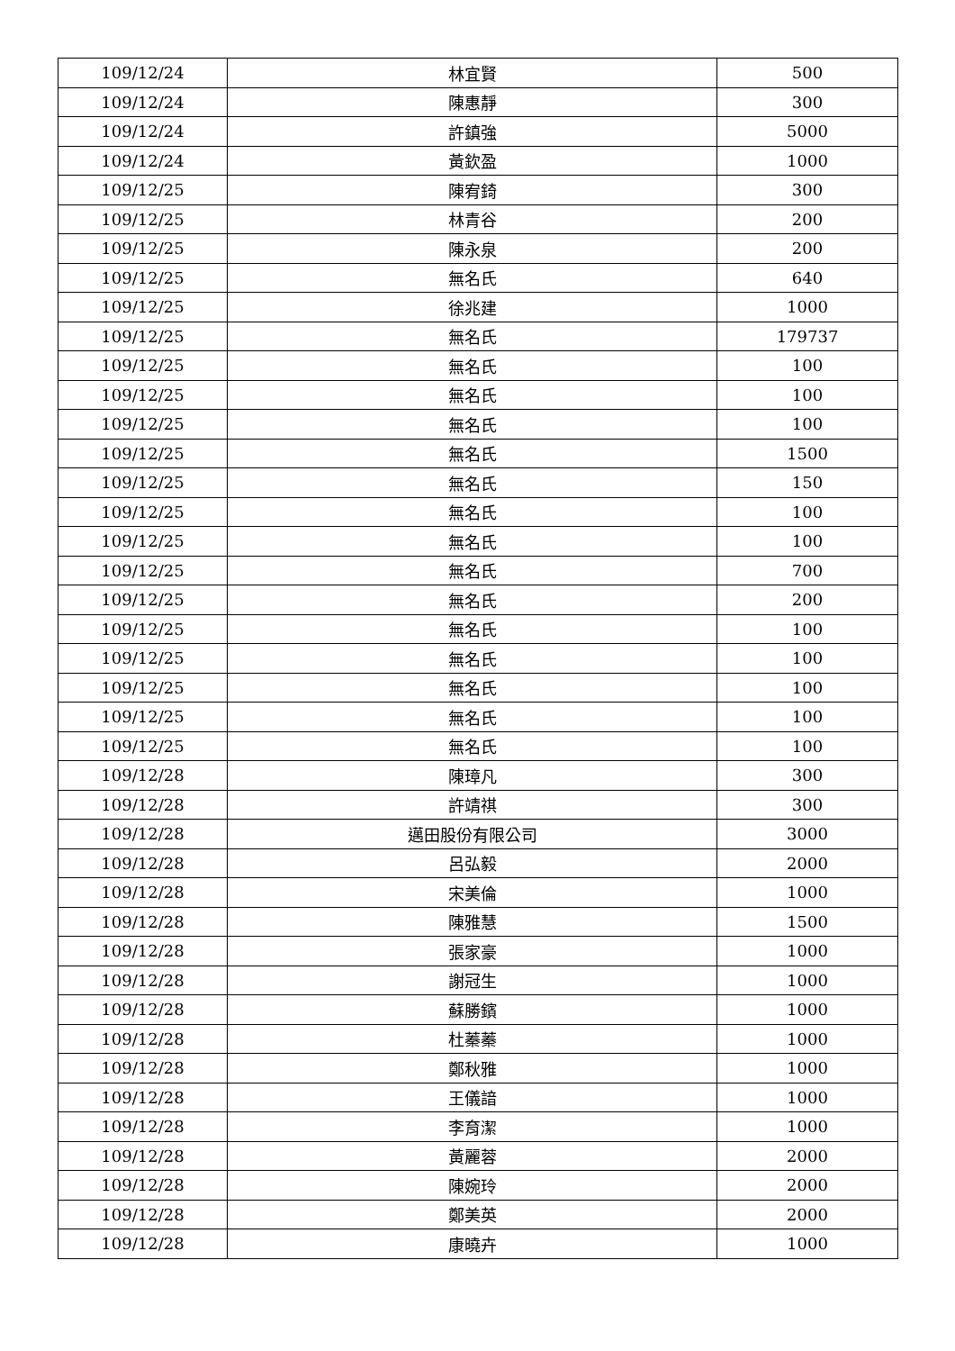| 109/12/24 | 林宜賢 | 500 |
| 109/12/24 | 陳惠靜 | 300 |
| 109/12/24 | 許鎮強 | 5000 |
| 109/12/24 | 黃欽盈 | 1000 |
| 109/12/25 | 陳宥錡 | 300 |
| 109/12/25 | 林青谷 | 200 |
| 109/12/25 | 陳永泉 | 200 |
| 109/12/25 | 無名氏 | 640 |
| 109/12/25 | 徐兆建 | 1000 |
| 109/12/25 | 無名氏 | 179737 |
| 109/12/25 | 無名氏 | 100 |
| 109/12/25 | 無名氏 | 100 |
| 109/12/25 | 無名氏 | 100 |
| 109/12/25 | 無名氏 | 1500 |
| 109/12/25 | 無名氏 | 150 |
| 109/12/25 | 無名氏 | 100 |
| 109/12/25 | 無名氏 | 100 |
| 109/12/25 | 無名氏 | 700 |
| 109/12/25 | 無名氏 | 200 |
| 109/12/25 | 無名氏 | 100 |
| 109/12/25 | 無名氏 | 100 |
| 109/12/25 | 無名氏 | 100 |
| 109/12/25 | 無名氏 | 100 |
| 109/12/25 | 無名氏 | 100 |
| 109/12/28 | 陳璋凡 | 300 |
| 109/12/28 | 許靖祺 | 300 |
| 109/12/28 | 邁田股份有限公司 | 3000 |
| 109/12/28 | 呂弘毅 | 2000 |
| 109/12/28 | 宋美倫 | 1000 |
| 109/12/28 | 陳雅慧 | 1500 |
| 109/12/28 | 張家豪 | 1000 |
| 109/12/28 | 謝冠生 | 1000 |
| 109/12/28 | 蘇勝鑌 | 1000 |
| 109/12/28 | 杜蓁蓁 | 1000 |
| 109/12/28 | 鄭秋雅 | 1000 |
| 109/12/28 | 王儀諳 | 1000 |
| 109/12/28 | 李育潔 | 1000 |
| 109/12/28 | 黃麗蓉 | 2000 |
| 109/12/28 | 陳婉玲 | 2000 |
| 109/12/28 | 鄭美英 | 2000 |
| 109/12/28 | 康曉卉 | 1000 |